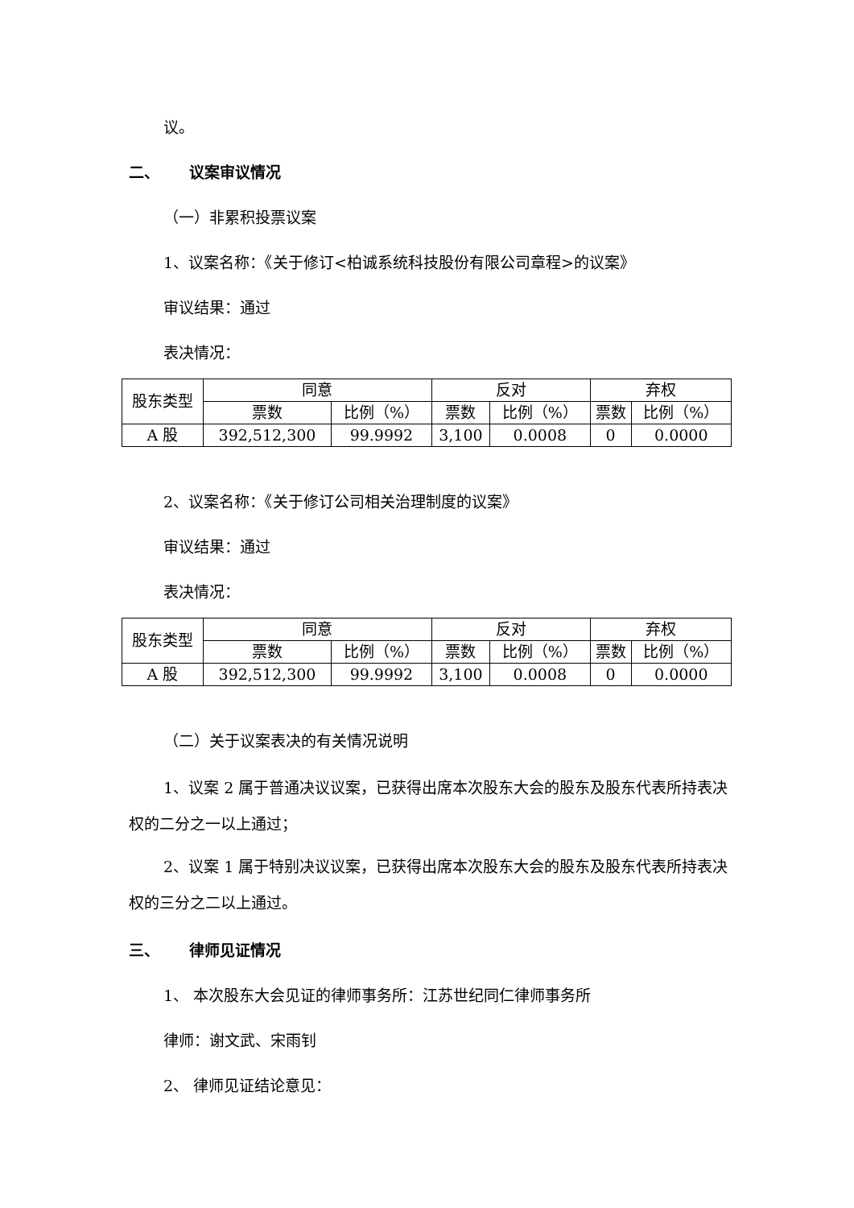议。
二、 议案审议情况
（一）非累积投票议案
1、议案名称：《关于修订<柏诚系统科技股份有限公司章程>的议案》
审议结果：通过
表决情况：
| 股东类型 | 同意 | | 反对 | | 弃权 | |
| | 票数 | 比例（%） | 票数 | 比例（%） | 票数 | 比例（%） |
| A 股 | 392,512,300 | 99.9992 | 3,100 | 0.0008 | 0 | 0.0000 |
2、议案名称：《关于修订公司相关治理制度的议案》
审议结果：通过
表决情况：
| 股东类型 | 同意 | | 反对 | | 弃权 | |
| | 票数 | 比例（%） | 票数 | 比例（%） | 票数 | 比例（%） |
| A 股 | 392,512,300 | 99.9992 | 3,100 | 0.0008 | 0 | 0.0000 |
（二）关于议案表决的有关情况说明
1、议案 2 属于普通决议议案，已获得出席本次股东大会的股东及股东代表所持表决权的二分之一以上通过；
2、议案 1 属于特别决议议案，已获得出席本次股东大会的股东及股东代表所持表决权的三分之二以上通过。
三、 律师见证情况
1、 本次股东大会见证的律师事务所：江苏世纪同仁律师事务所
律师：谢文武、宋雨钊
2、 律师见证结论意见：